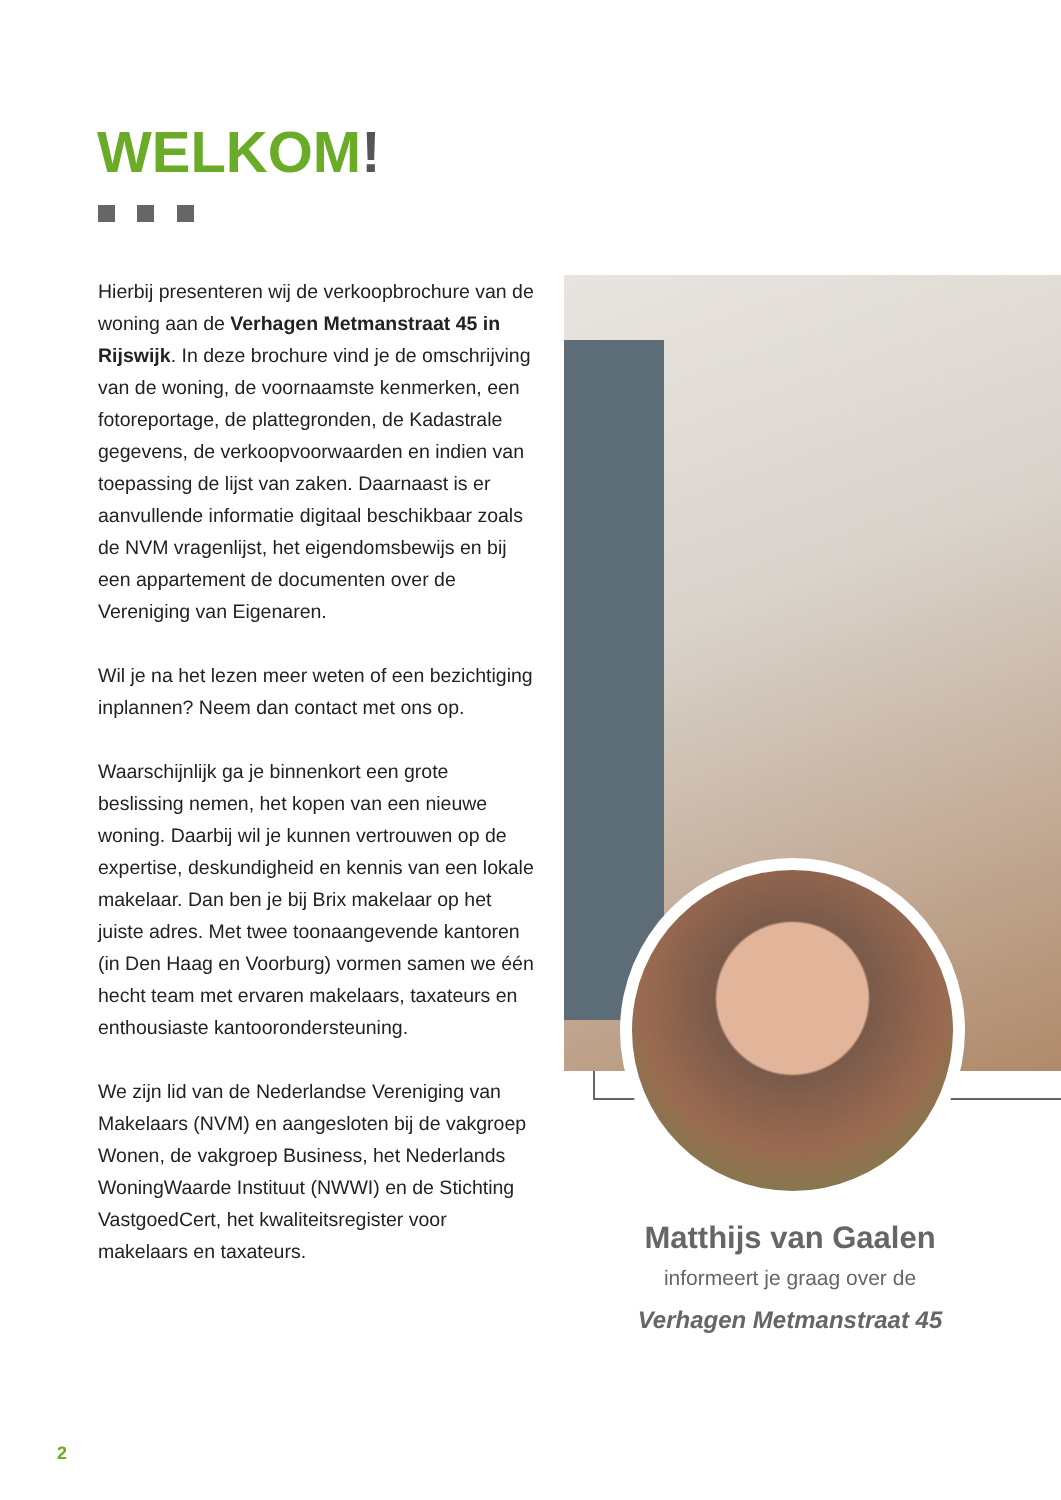WELKOM!
Hierbij presenteren wij de verkoopbrochure van de woning aan de Verhagen Metmanstraat 45 in Rijswijk. In deze brochure vind je de omschrijving van de woning, de voornaamste kenmerken, een fotoreportage, de plattegronden, de Kadastrale gegevens, de verkoopvoorwaarden en indien van toepassing de lijst van zaken. Daarnaast is er aanvullende informatie digitaal beschikbaar zoals de NVM vragenlijst, het eigendomsbewijs en bij een appartement de documenten over de Vereniging van Eigenaren.
Wil je na het lezen meer weten of een bezichtiging inplannen? Neem dan contact met ons op.
Waarschijnlijk ga je binnenkort een grote beslissing nemen, het kopen van een nieuwe woning. Daarbij wil je kunnen vertrouwen op de expertise, deskundigheid en kennis van een lokale makelaar. Dan ben je bij Brix makelaar op het juiste adres. Met twee toonaangevende kantoren (in Den Haag en Voorburg) vormen samen we één hecht team met ervaren makelaars, taxateurs en enthousiaste kantoorondersteuning.
We zijn lid van de Nederlandse Vereniging van Makelaars (NVM) en aangesloten bij de vakgroep Wonen, de vakgroep Business, het Nederlands WoningWaarde Instituut (NWWI) en de Stichting VastgoedCert, het kwaliteitsregister voor makelaars en taxateurs.
Matthijs van Gaalen
informeert je graag over de
Verhagen Metmanstraat 45
2